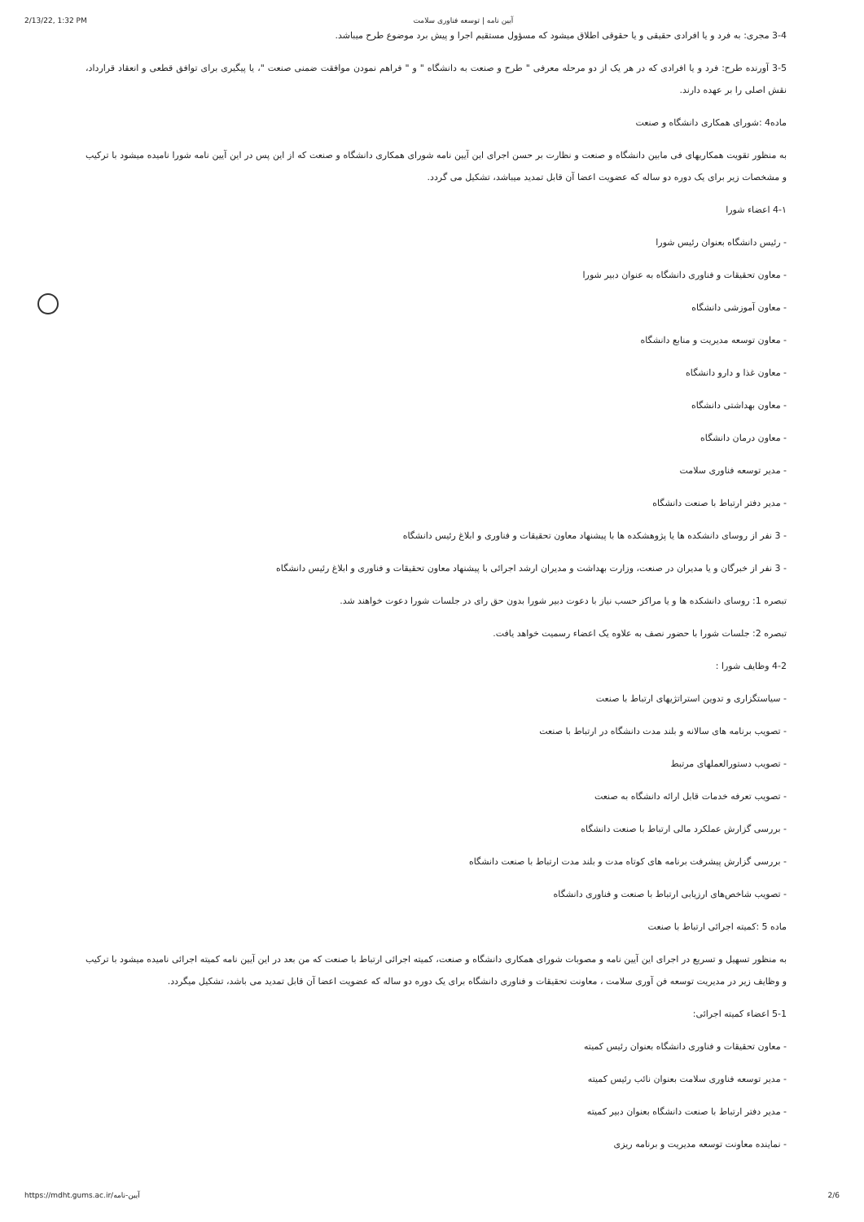2/13/22, 1:32 PM آیین نامه | توسعه فناوری سلامت
3-4 مجری: به فرد و یا افرادی حقیقی و یا حقوقی اطلاق میشود که مسؤول مستقیم اجرا و پیش برد موضوع طرح میباشد.
3-5 آورنده طرح: فرد و یا افرادی که در هر یک از دو مرحله معرفی " طرح و صنعت به دانشگاه " و " فراهم نمودن موافقت ضمنی صنعت "، یا پیگیری برای توافق قطعی و انعقاد قرارداد، نقش اصلی را بر عهده دارند.
ماده4 :شورای همکاری دانشگاه و صنعت
به منظور تقویت همکاریهای فی مابین دانشگاه و صنعت و نظارت بر حسن اجرای این آیین نامه شورای همکاری دانشگاه و صنعت که از این پس در این آیین نامه شورا نامیده میشود با ترکیب و مشخصات زیر برای یک دوره دو ساله که عضویت اعضا آن قابل تمدید میباشد، تشکیل می گردد.
4-۱ اعضاء شورا
- رئیس دانشگاه بعنوان رئیس شورا
- معاون تحقیقات و فناوری دانشگاه به عنوان دبیر شورا
- معاون آموزشی دانشگاه
- معاون توسعه مدیریت و منابع دانشگاه
- معاون غذا و دارو دانشگاه
- معاون بهداشتی دانشگاه
- معاون درمان دانشگاه
- مدیر توسعه فناوری سلامت
- مدیر دفتر ارتباط با صنعت دانشگاه
- 3 نفر از روسای دانشکده ها یا پژوهشکده ها با پیشنهاد معاون تحقیقات و فناوری و ابلاغ رئیس دانشگاه
- 3 نفر از خبرگان و یا مدیران در صنعت، وزارت بهداشت و مدیران ارشد اجرائی با پیشنهاد معاون تحقیقات و فناوری و ابلاغ رئیس دانشگاه
تبصره 1: روسای دانشکده ها و یا مراکز حسب نیاز با دعوت دبیر شورا بدون حق رای در جلسات شورا دعوت خواهند شد.
تبصره 2: جلسات شورا با حضور نصف به علاوه یک اعضاء رسمیت خواهد یافت.
4-2 وظایف شورا :
- سیاستگزاری و تدوین استراتژیهای ارتباط با صنعت
- تصویب برنامه های سالانه و بلند مدت دانشگاه در ارتباط با صنعت
- تصویب دستورالعملهای مرتبط
- تصویب تعرفه خدمات قابل ارائه دانشگاه به صنعت
- بررسی گزارش عملکرد مالی ارتباط با صنعت دانشگاه
- بررسی گزارش پیشرفت برنامه های کوتاه مدت و بلند مدت ارتباط با صنعت دانشگاه
- تصویب شاخص‌های ارزیابی ارتباط با صنعت و فناوری دانشگاه
ماده 5 :کمیته اجرائی ارتباط با صنعت
به منظور تسهیل و تسریع در اجرای این آیین نامه و مصوبات شورای همکاری دانشگاه و صنعت، کمیته اجرائی ارتباط با صنعت که من بعد در این آیین نامه کمیته اجرائی نامیده میشود با ترکیب و وظایف زیر در مدیریت توسعه فن آوری سلامت ، معاونت تحقیقات و فناوری دانشگاه برای یک دوره دو ساله که عضویت اعضا آن قابل تمدید می باشد، تشکیل میگردد.
5-1 اعضاء کمیته اجرائی:
- معاون تحقیقات و فناوری دانشگاه بعنوان رئیس کمیته
- مدیر توسعه فناوری سلامت بعنوان نائب رئیس کمیته
- مدیر دفتر ارتباط با صنعت دانشگاه بعنوان دبیر کمیته
- نماینده معاونت توسعه مدیریت و برنامه ریزی
https://mdht.gums.ac.ir/آیین-نامه 2/6